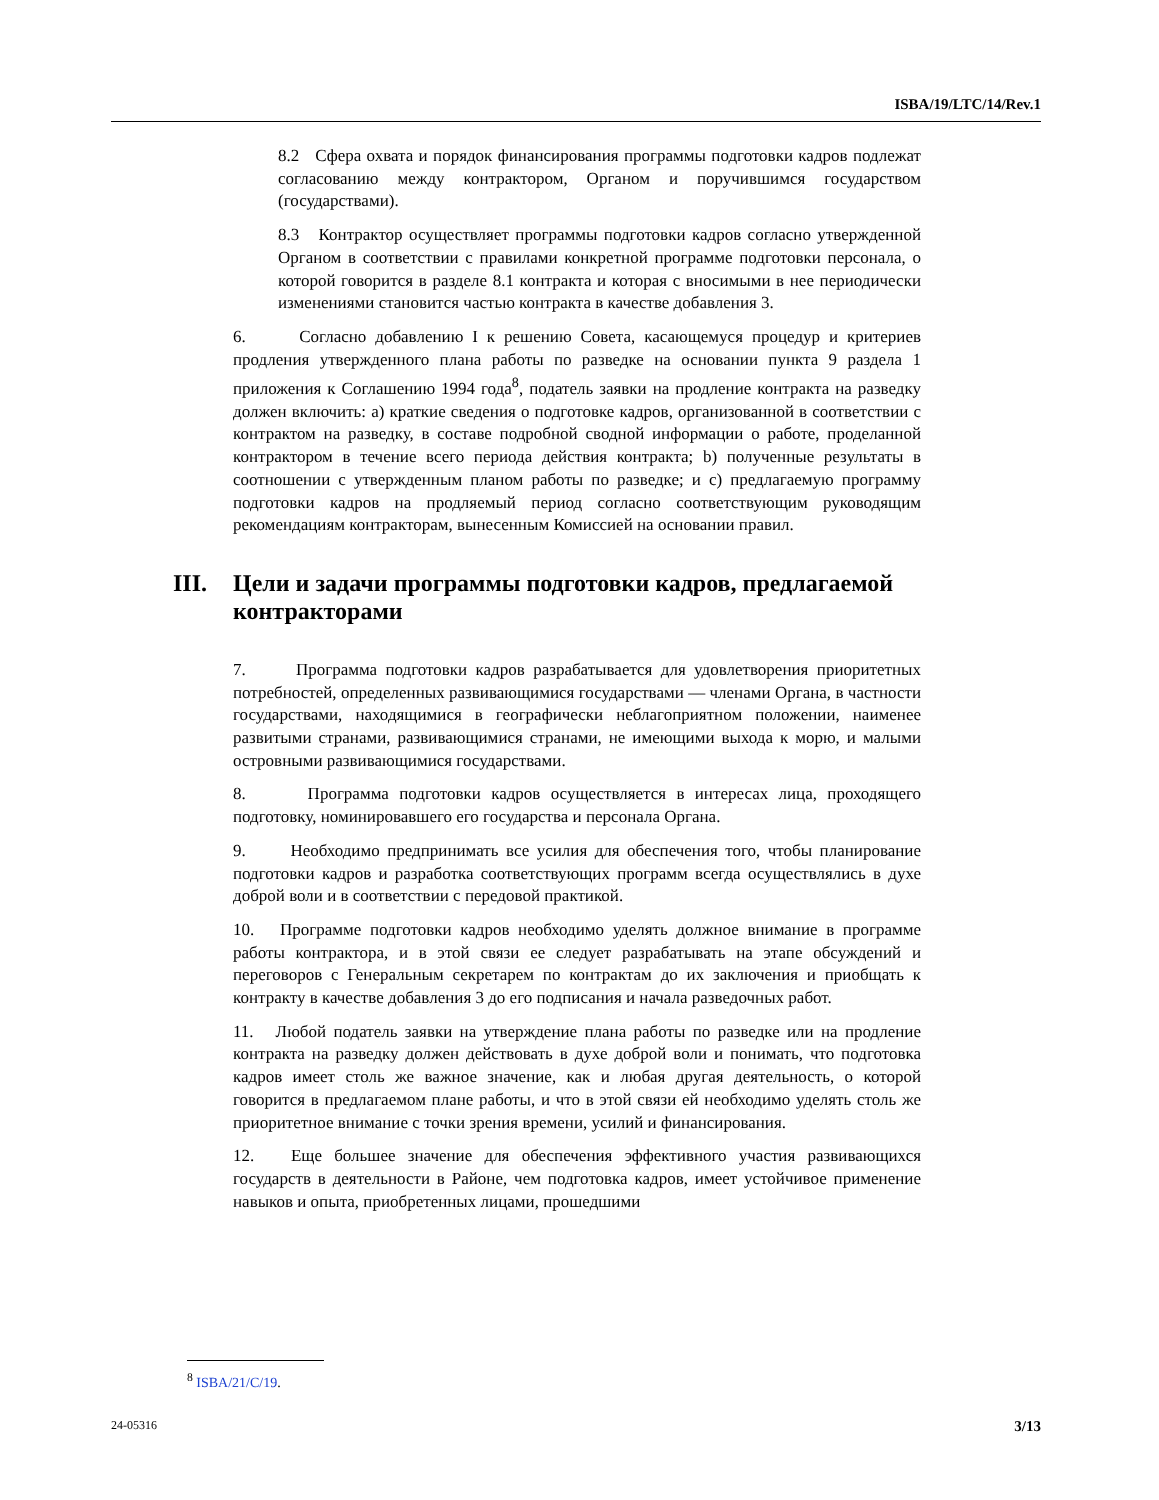ISBA/19/LTC/14/Rev.1
8.2 Сфера охвата и порядок финансирования программы подготовки кадров подлежат согласованию между контрактором, Органом и поручившимся государством (государствами).
8.3 Контрактор осуществляет программы подготовки кадров согласно утвержденной Органом в соответствии с правилами конкретной программе подготовки персонала, о которой говорится в разделе 8.1 контракта и которая с вносимыми в нее периодически изменениями становится частью контракта в качестве добавления 3.
6. Согласно добавлению I к решению Совета, касающемуся процедур и критериев продления утвержденного плана работы по разведке на основании пункта 9 раздела 1 приложения к Соглашению 1994 года<sup>8</sup>, податель заявки на продление контракта на разведку должен включить: a) краткие сведения о подготовке кадров, организованной в соответствии с контрактом на разведку, в составе подробной сводной информации о работе, проделанной контрактором в течение всего периода действия контракта; b) полученные результаты в соотношении с утвержденным планом работы по разведке; и c) предлагаемую программу подготовки кадров на продляемый период согласно соответствующим руководящим рекомендациям контракторам, вынесенным Комиссией на основании правил.
III. Цели и задачи программы подготовки кадров, предлагаемой контракторами
7. Программа подготовки кадров разрабатывается для удовлетворения приоритетных потребностей, определенных развивающимися государствами — членами Органа, в частности государствами, находящимися в географически неблагоприятном положении, наименее развитыми странами, развивающимися странами, не имеющими выхода к морю, и малыми островными развивающимися государствами.
8. Программа подготовки кадров осуществляется в интересах лица, проходящего подготовку, номинировавшего его государства и персонала Органа.
9. Необходимо предпринимать все усилия для обеспечения того, чтобы планирование подготовки кадров и разработка соответствующих программ всегда осуществлялись в духе доброй воли и в соответствии с передовой практикой.
10. Программе подготовки кадров необходимо уделять должное внимание в программе работы контрактора, и в этой связи ее следует разрабатывать на этапе обсуждений и переговоров с Генеральным секретарем по контрактам до их заключения и приобщать к контракту в качестве добавления 3 до его подписания и начала разведочных работ.
11. Любой податель заявки на утверждение плана работы по разведке или на продление контракта на разведку должен действовать в духе доброй воли и понимать, что подготовка кадров имеет столь же важное значение, как и любая другая деятельность, о которой говорится в предлагаемом плане работы, и что в этой связи ей необходимо уделять столь же приоритетное внимание с точки зрения времени, усилий и финансирования.
12. Еще большее значение для обеспечения эффективного участия развивающихся государств в деятельности в Районе, чем подготовка кадров, имеет устойчивое применение навыков и опыта, приобретенных лицами, прошедшими
<sup>8</sup> ISBA/21/C/19.
24-05316 3/13